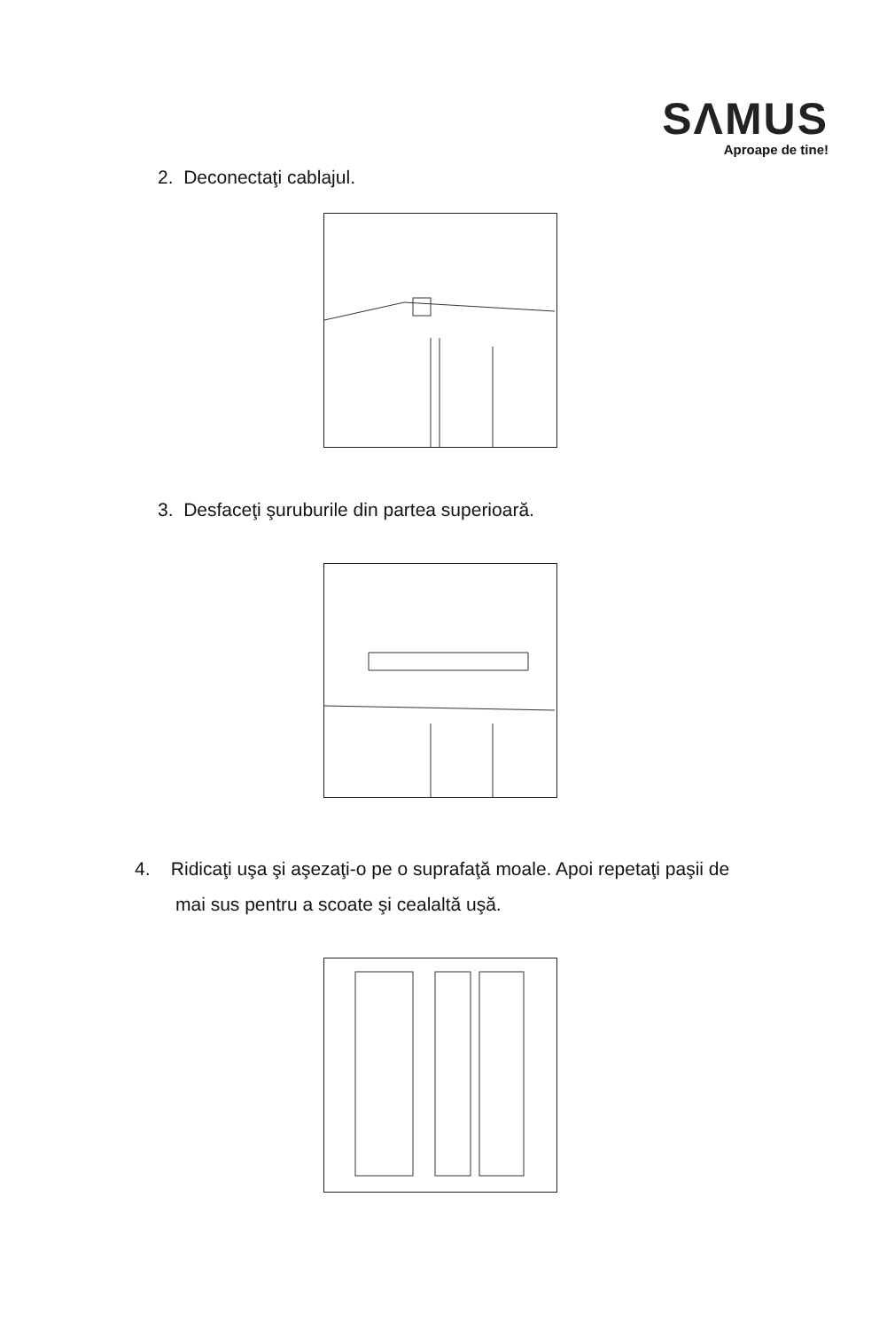SΛMUS
Aproape de tine!
2. Deconectaţi cablajul.
3. Desfaceţi şuruburile din partea superioară.
4. Ridicaţi uşa şi aşezaţi-o pe o suprafaţă moale. Apoi repetaţi paşii de
mai sus pentru a scoate şi cealaltă uşă.